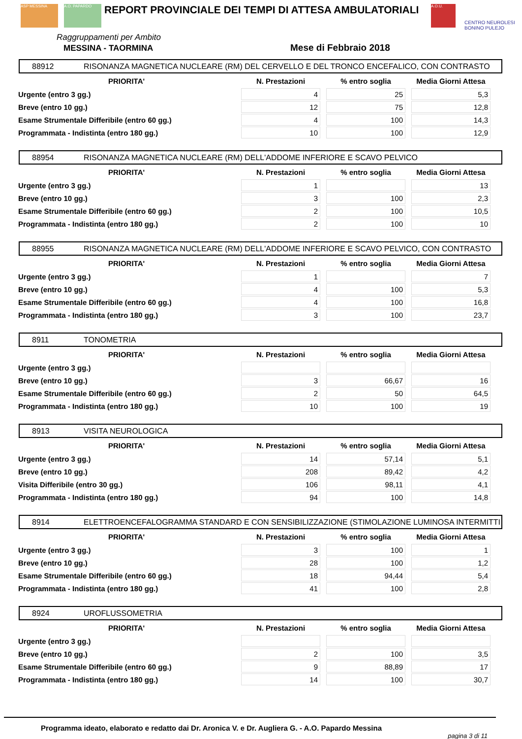ASP MESSINA A.O. PAPARDO
REPORT PROVINCIALE DEI TEMPI DI ATTESA AMBULATORIALI
A.O.U.
CENTRO NEUROLESI BONINO PULEJO
Raggruppamenti per Ambito
MESSINA - TAORMINA Mese di Febbraio 2018
88912 RISONANZA MAGNETICA NUCLEARE (RM) DEL CERVELLO E DEL TRONCO ENCEFALICO, CON CONTRASTO
| PRIORITA' | N. Prestazioni | % entro soglia | Media Giorni Attesa |
| --- | --- | --- | --- |
| Urgente (entro 3 gg.) | 4 | 25 | 5,3 |
| Breve (entro 10 gg.) | 12 | 75 | 12,8 |
| Esame Strumentale Differibile (entro 60 gg.) | 4 | 100 | 14,3 |
| Programmata - Indistinta (entro 180 gg.) | 10 | 100 | 12,9 |
88954 RISONANZA MAGNETICA NUCLEARE (RM) DELL'ADDOME INFERIORE E SCAVO PELVICO
| PRIORITA' | N. Prestazioni | % entro soglia | Media Giorni Attesa |
| --- | --- | --- | --- |
| Urgente (entro 3 gg.) | 1 | | 13 |
| Breve (entro 10 gg.) | 3 | 100 | 2,3 |
| Esame Strumentale Differibile (entro 60 gg.) | 2 | 100 | 10,5 |
| Programmata - Indistinta (entro 180 gg.) | 2 | 100 | 10 |
88955 RISONANZA MAGNETICA NUCLEARE (RM) DELL'ADDOME INFERIORE E SCAVO PELVICO, CON CONTRASTO
| PRIORITA' | N. Prestazioni | % entro soglia | Media Giorni Attesa |
| --- | --- | --- | --- |
| Urgente (entro 3 gg.) | 1 | | 7 |
| Breve (entro 10 gg.) | 4 | 100 | 5,3 |
| Esame Strumentale Differibile (entro 60 gg.) | 4 | 100 | 16,8 |
| Programmata - Indistinta (entro 180 gg.) | 3 | 100 | 23,7 |
8911 TONOMETRIA
| PRIORITA' | N. Prestazioni | % entro soglia | Media Giorni Attesa |
| --- | --- | --- | --- |
| Urgente (entro 3 gg.) | | | |
| Breve (entro 10 gg.) | 3 | 66,67 | 16 |
| Esame Strumentale Differibile (entro 60 gg.) | 2 | 50 | 64,5 |
| Programmata - Indistinta (entro 180 gg.) | 10 | 100 | 19 |
8913 VISITA NEUROLOGICA
| PRIORITA' | N. Prestazioni | % entro soglia | Media Giorni Attesa |
| --- | --- | --- | --- |
| Urgente (entro 3 gg.) | 14 | 57,14 | 5,1 |
| Breve (entro 10 gg.) | 208 | 89,42 | 4,2 |
| Visita Differibile (entro 30 gg.) | 106 | 98,11 | 4,1 |
| Programmata - Indistinta (entro 180 gg.) | 94 | 100 | 14,8 |
8914 ELETTROENCEFALOGRAMMA STANDARD E CON SENSIBILIZZAZIONE (STIMOLAZIONE LUMINOSA INTERMITTI
| PRIORITA' | N. Prestazioni | % entro soglia | Media Giorni Attesa |
| --- | --- | --- | --- |
| Urgente (entro 3 gg.) | 3 | 100 | 1 |
| Breve (entro 10 gg.) | 28 | 100 | 1,2 |
| Esame Strumentale Differibile (entro 60 gg.) | 18 | 94,44 | 5,4 |
| Programmata - Indistinta (entro 180 gg.) | 41 | 100 | 2,8 |
8924 UROFLUSSOMETRIA
| PRIORITA' | N. Prestazioni | % entro soglia | Media Giorni Attesa |
| --- | --- | --- | --- |
| Urgente (entro 3 gg.) | | | |
| Breve (entro 10 gg.) | 2 | 100 | 3,5 |
| Esame Strumentale Differibile (entro 60 gg.) | 9 | 88,89 | 17 |
| Programmata - Indistinta (entro 180 gg.) | 14 | 100 | 30,7 |
Programma ideato, elaborato e redatto dai Dr. Aronica V. e Dr. Augliera G. - A.O. Papardo Messina
pagina 3 di 11